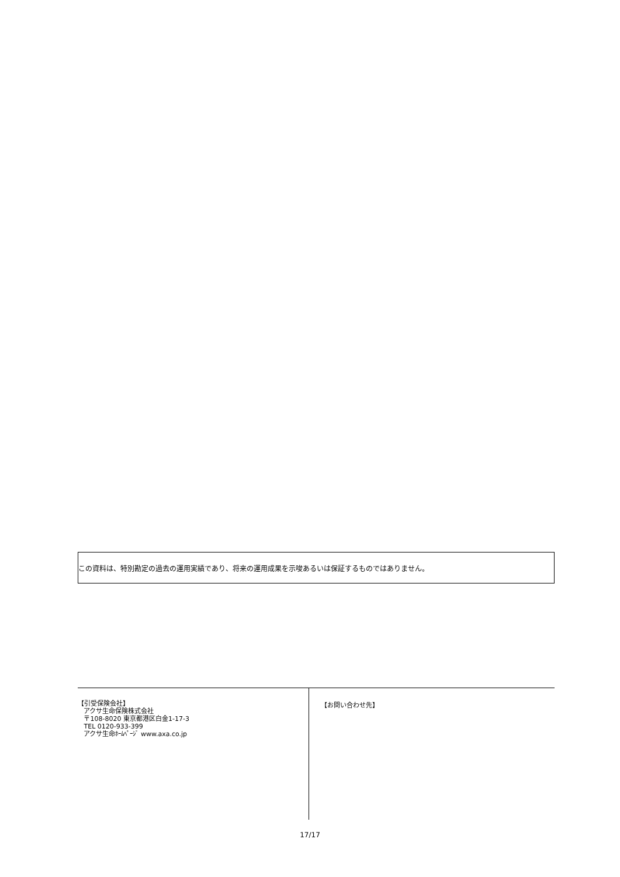この資料は、特別勘定の過去の運用実績であり、将来の運用成果を示唆あるいは保証するものではありません。
【引受保険会社】
アクサ生命保険株式会社
〒108-8020 東京都港区白金1-17-3
TEL 0120-933-399
アクサ生命ﾎｰﾑﾍﾟｰｼﾞ www.axa.co.jp
【お問い合わせ先】
17/17